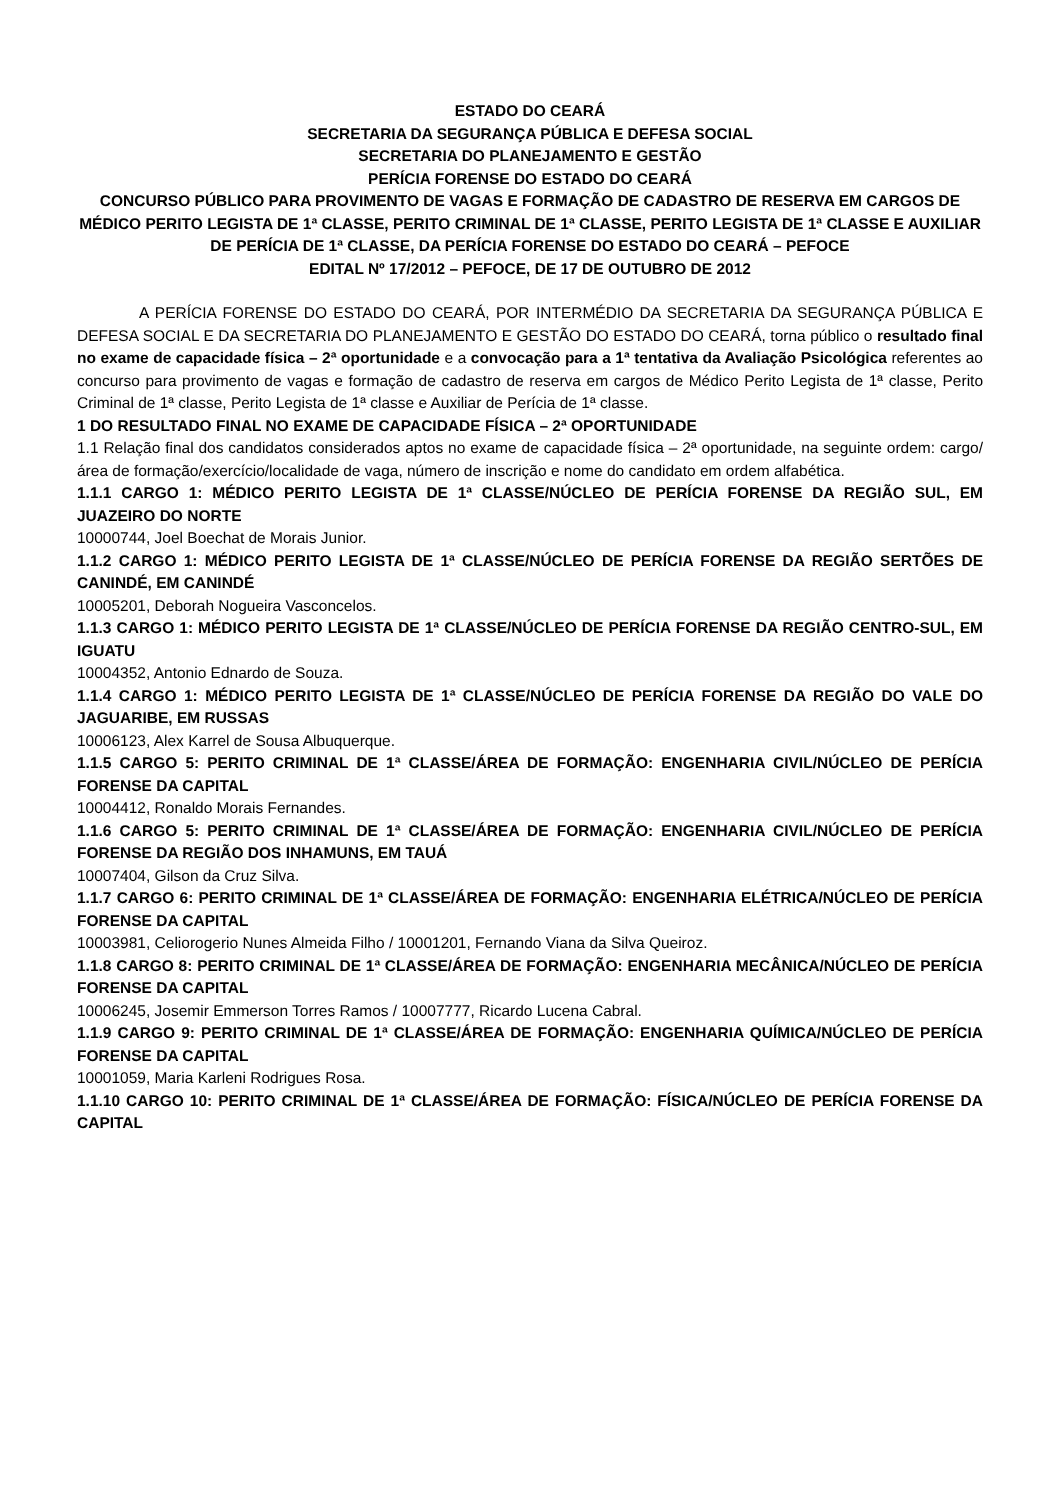ESTADO DO CEARÁ
SECRETARIA DA SEGURANÇA PÚBLICA E DEFESA SOCIAL
SECRETARIA DO PLANEJAMENTO E GESTÃO
PERÍCIA FORENSE DO ESTADO DO CEARÁ
CONCURSO PÚBLICO PARA PROVIMENTO DE VAGAS E FORMAÇÃO DE CADASTRO DE RESERVA EM CARGOS DE MÉDICO PERITO LEGISTA DE 1ª CLASSE, PERITO CRIMINAL DE 1ª CLASSE, PERITO LEGISTA DE 1ª CLASSE E AUXILIAR DE PERÍCIA DE 1ª CLASSE, DA PERÍCIA FORENSE DO ESTADO DO CEARÁ – PEFOCE
EDITAL Nº 17/2012 – PEFOCE, DE 17 DE OUTUBRO DE 2012
A PERÍCIA FORENSE DO ESTADO DO CEARÁ, POR INTERMÉDIO DA SECRETARIA DA SEGURANÇA PÚBLICA E DEFESA SOCIAL E DA SECRETARIA DO PLANEJAMENTO E GESTÃO DO ESTADO DO CEARÁ, torna público o resultado final no exame de capacidade física – 2ª oportunidade e a convocação para a 1ª tentativa da Avaliação Psicológica referentes ao concurso para provimento de vagas e formação de cadastro de reserva em cargos de Médico Perito Legista de 1ª classe, Perito Criminal de 1ª classe, Perito Legista de 1ª classe e Auxiliar de Perícia de 1ª classe.
1 DO RESULTADO FINAL NO EXAME DE CAPACIDADE FÍSICA – 2ª OPORTUNIDADE
1.1 Relação final dos candidatos considerados aptos no exame de capacidade física – 2ª oportunidade, na seguinte ordem: cargo/área de formação/exercício/localidade de vaga, número de inscrição e nome do candidato em ordem alfabética.
1.1.1 CARGO 1: MÉDICO PERITO LEGISTA DE 1ª CLASSE/NÚCLEO DE PERÍCIA FORENSE DA REGIÃO SUL, EM JUAZEIRO DO NORTE
10000744, Joel Boechat de Morais Junior.
1.1.2 CARGO 1: MÉDICO PERITO LEGISTA DE 1ª CLASSE/NÚCLEO DE PERÍCIA FORENSE DA REGIÃO SERTÕES DE CANINDÉ, EM CANINDÉ
10005201, Deborah Nogueira Vasconcelos.
1.1.3 CARGO 1: MÉDICO PERITO LEGISTA DE 1ª CLASSE/NÚCLEO DE PERÍCIA FORENSE DA REGIÃO CENTRO-SUL, EM IGUATU
10004352, Antonio Ednardo de Souza.
1.1.4 CARGO 1: MÉDICO PERITO LEGISTA DE 1ª CLASSE/NÚCLEO DE PERÍCIA FORENSE DA REGIÃO DO VALE DO JAGUARIBE, EM RUSSAS
10006123, Alex Karrel de Sousa Albuquerque.
1.1.5 CARGO 5: PERITO CRIMINAL DE 1ª CLASSE/ÁREA DE FORMAÇÃO: ENGENHARIA CIVIL/NÚCLEO DE PERÍCIA FORENSE DA CAPITAL
10004412, Ronaldo Morais Fernandes.
1.1.6 CARGO 5: PERITO CRIMINAL DE 1ª CLASSE/ÁREA DE FORMAÇÃO: ENGENHARIA CIVIL/NÚCLEO DE PERÍCIA FORENSE DA REGIÃO DOS INHAMUNS, EM TAUÁ
10007404, Gilson da Cruz Silva.
1.1.7 CARGO 6: PERITO CRIMINAL DE 1ª CLASSE/ÁREA DE FORMAÇÃO: ENGENHARIA ELÉTRICA/NÚCLEO DE PERÍCIA FORENSE DA CAPITAL
10003981, Celiorogerio Nunes Almeida Filho / 10001201, Fernando Viana da Silva Queiroz.
1.1.8 CARGO 8: PERITO CRIMINAL DE 1ª CLASSE/ÁREA DE FORMAÇÃO: ENGENHARIA MECÂNICA/NÚCLEO DE PERÍCIA FORENSE DA CAPITAL
10006245, Josemir Emmerson Torres Ramos / 10007777, Ricardo Lucena Cabral.
1.1.9 CARGO 9: PERITO CRIMINAL DE 1ª CLASSE/ÁREA DE FORMAÇÃO: ENGENHARIA QUÍMICA/NÚCLEO DE PERÍCIA FORENSE DA CAPITAL
10001059, Maria Karleni Rodrigues Rosa.
1.1.10 CARGO 10: PERITO CRIMINAL DE 1ª CLASSE/ÁREA DE FORMAÇÃO: FÍSICA/NÚCLEO DE PERÍCIA FORENSE DA CAPITAL